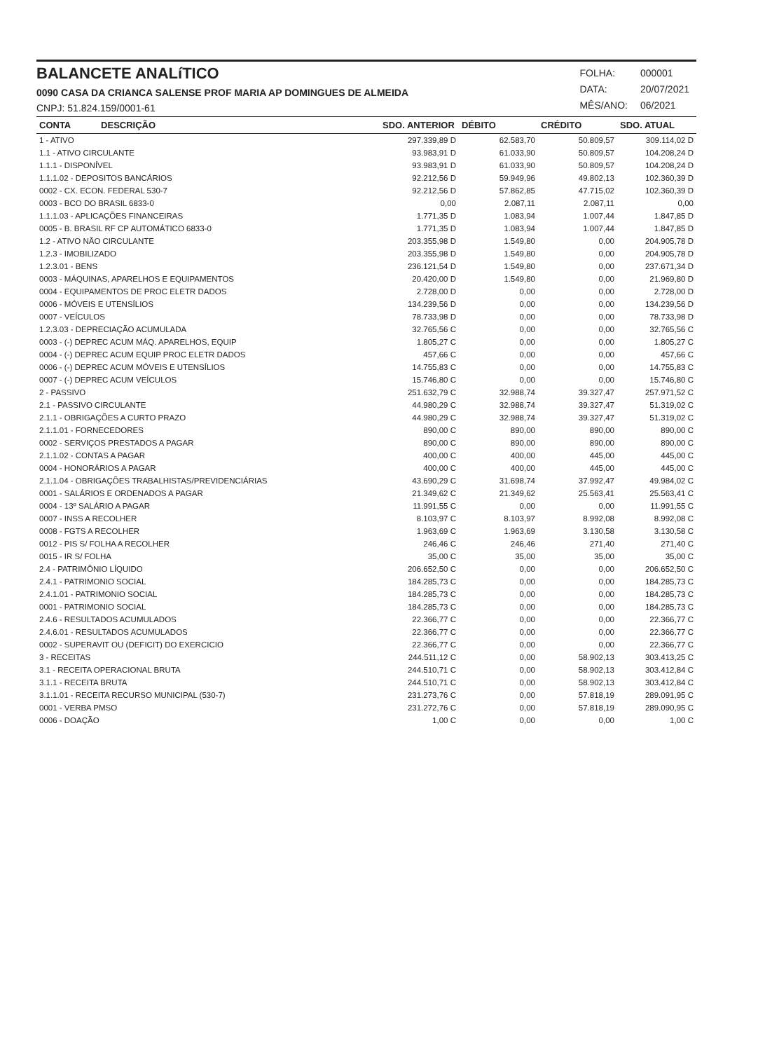BALANCETE ANALíTICO
0090 CASA DA CRIANCA SALENSE PROF MARIA AP DOMINGUES DE ALMEIDA
CNPJ: 51.824.159/0001-61
| FOLHA: | 000001 |
| DATA: | 20/07/2021 |
| MÊS/ANO: | 06/2021 |
| CONTA DESCRIÇÃO | SDO. ANTERIOR | DÉBITO | CRÉDITO | SDO. ATUAL |
| --- | --- | --- | --- | --- |
| 1 - ATIVO | 297.339,89 D | 62.583,70 | 50.809,57 | 309.114,02 D |
| 1.1 - ATIVO CIRCULANTE | 93.983,91 D | 61.033,90 | 50.809,57 | 104.208,24 D |
| 1.1.1 - DISPONÍVEL | 93.983,91 D | 61.033,90 | 50.809,57 | 104.208,24 D |
| 1.1.1.02 - DEPOSITOS BANCÁRIOS | 92.212,56 D | 59.949,96 | 49.802,13 | 102.360,39 D |
| 0002 - CX. ECON. FEDERAL 530-7 | 92.212,56 D | 57.862,85 | 47.715,02 | 102.360,39 D |
| 0003 - BCO DO BRASIL 6833-0 | 0,00 | 2.087,11 | 2.087,11 | 0,00 |
| 1.1.1.03 - APLICAÇÕES FINANCEIRAS | 1.771,35 D | 1.083,94 | 1.007,44 | 1.847,85 D |
| 0005 - B. BRASIL RF CP AUTOMÁTICO 6833-0 | 1.771,35 D | 1.083,94 | 1.007,44 | 1.847,85 D |
| 1.2 - ATIVO NÃO CIRCULANTE | 203.355,98 D | 1.549,80 | 0,00 | 204.905,78 D |
| 1.2.3 - IMOBILIZADO | 203.355,98 D | 1.549,80 | 0,00 | 204.905,78 D |
| 1.2.3.01 - BENS | 236.121,54 D | 1.549,80 | 0,00 | 237.671,34 D |
| 0003 - MÁQUINAS, APARELHOS E EQUIPAMENTOS | 20.420,00 D | 1.549,80 | 0,00 | 21.969,80 D |
| 0004 - EQUIPAMENTOS DE PROC ELETR DADOS | 2.728,00 D | 0,00 | 0,00 | 2.728,00 D |
| 0006 - MÓVEIS E UTENSÍLIOS | 134.239,56 D | 0,00 | 0,00 | 134.239,56 D |
| 0007 - VEÍCULOS | 78.733,98 D | 0,00 | 0,00 | 78.733,98 D |
| 1.2.3.03 - DEPRECIAÇÃO ACUMULADA | 32.765,56 C | 0,00 | 0,00 | 32.765,56 C |
| 0003 - (-) DEPREC ACUM MÁQ. APARELHOS, EQUIP | 1.805,27 C | 0,00 | 0,00 | 1.805,27 C |
| 0004 - (-) DEPREC ACUM EQUIP PROC ELETR DADOS | 457,66 C | 0,00 | 0,00 | 457,66 C |
| 0006 - (-) DEPREC ACUM MÓVEIS E UTENSÍLIOS | 14.755,83 C | 0,00 | 0,00 | 14.755,83 C |
| 0007 - (-) DEPREC ACUM VEÍCULOS | 15.746,80 C | 0,00 | 0,00 | 15.746,80 C |
| 2 - PASSIVO | 251.632,79 C | 32.988,74 | 39.327,47 | 257.971,52 C |
| 2.1 - PASSIVO CIRCULANTE | 44.980,29 C | 32.988,74 | 39.327,47 | 51.319,02 C |
| 2.1.1 - OBRIGAÇÕES A CURTO PRAZO | 44.980,29 C | 32.988,74 | 39.327,47 | 51.319,02 C |
| 2.1.1.01 - FORNECEDORES | 890,00 C | 890,00 | 890,00 | 890,00 C |
| 0002 - SERVIÇOS PRESTADOS A PAGAR | 890,00 C | 890,00 | 890,00 | 890,00 C |
| 2.1.1.02 - CONTAS A PAGAR | 400,00 C | 400,00 | 445,00 | 445,00 C |
| 0004 - HONORÁRIOS A PAGAR | 400,00 C | 400,00 | 445,00 | 445,00 C |
| 2.1.1.04 - OBRIGAÇÕES TRABALHISTAS/PREVIDENCIÁRIAS | 43.690,29 C | 31.698,74 | 37.992,47 | 49.984,02 C |
| 0001 - SALÁRIOS E ORDENADOS A PAGAR | 21.349,62 C | 21.349,62 | 25.563,41 | 25.563,41 C |
| 0004 - 13º SALÁRIO A PAGAR | 11.991,55 C | 0,00 | 0,00 | 11.991,55 C |
| 0007 - INSS A RECOLHER | 8.103,97 C | 8.103,97 | 8.992,08 | 8.992,08 C |
| 0008 - FGTS A RECOLHER | 1.963,69 C | 1.963,69 | 3.130,58 | 3.130,58 C |
| 0012 - PIS S/ FOLHA A RECOLHER | 246,46 C | 246,46 | 271,40 | 271,40 C |
| 0015 - IR S/ FOLHA | 35,00 C | 35,00 | 35,00 | 35,00 C |
| 2.4 - PATRIMÔNIO LÍQUIDO | 206.652,50 C | 0,00 | 0,00 | 206.652,50 C |
| 2.4.1 - PATRIMONIO SOCIAL | 184.285,73 C | 0,00 | 0,00 | 184.285,73 C |
| 2.4.1.01 - PATRIMONIO SOCIAL | 184.285,73 C | 0,00 | 0,00 | 184.285,73 C |
| 0001 - PATRIMONIO SOCIAL | 184.285,73 C | 0,00 | 0,00 | 184.285,73 C |
| 2.4.6 - RESULTADOS ACUMULADOS | 22.366,77 C | 0,00 | 0,00 | 22.366,77 C |
| 2.4.6.01 - RESULTADOS ACUMULADOS | 22.366,77 C | 0,00 | 0,00 | 22.366,77 C |
| 0002 - SUPERAVIT OU (DEFICIT) DO EXERCICIO | 22.366,77 C | 0,00 | 0,00 | 22.366,77 C |
| 3 - RECEITAS | 244.511,12 C | 0,00 | 58.902,13 | 303.413,25 C |
| 3.1 - RECEITA OPERACIONAL BRUTA | 244.510,71 C | 0,00 | 58.902,13 | 303.412,84 C |
| 3.1.1 - RECEITA BRUTA | 244.510,71 C | 0,00 | 58.902,13 | 303.412,84 C |
| 3.1.1.01 - RECEITA RECURSO MUNICIPAL (530-7) | 231.273,76 C | 0,00 | 57.818,19 | 289.091,95 C |
| 0001 - VERBA PMSO | 231.272,76 C | 0,00 | 57.818,19 | 289.090,95 C |
| 0006 - DOAÇÃO | 1,00 C | 0,00 | 0,00 | 1,00 C |